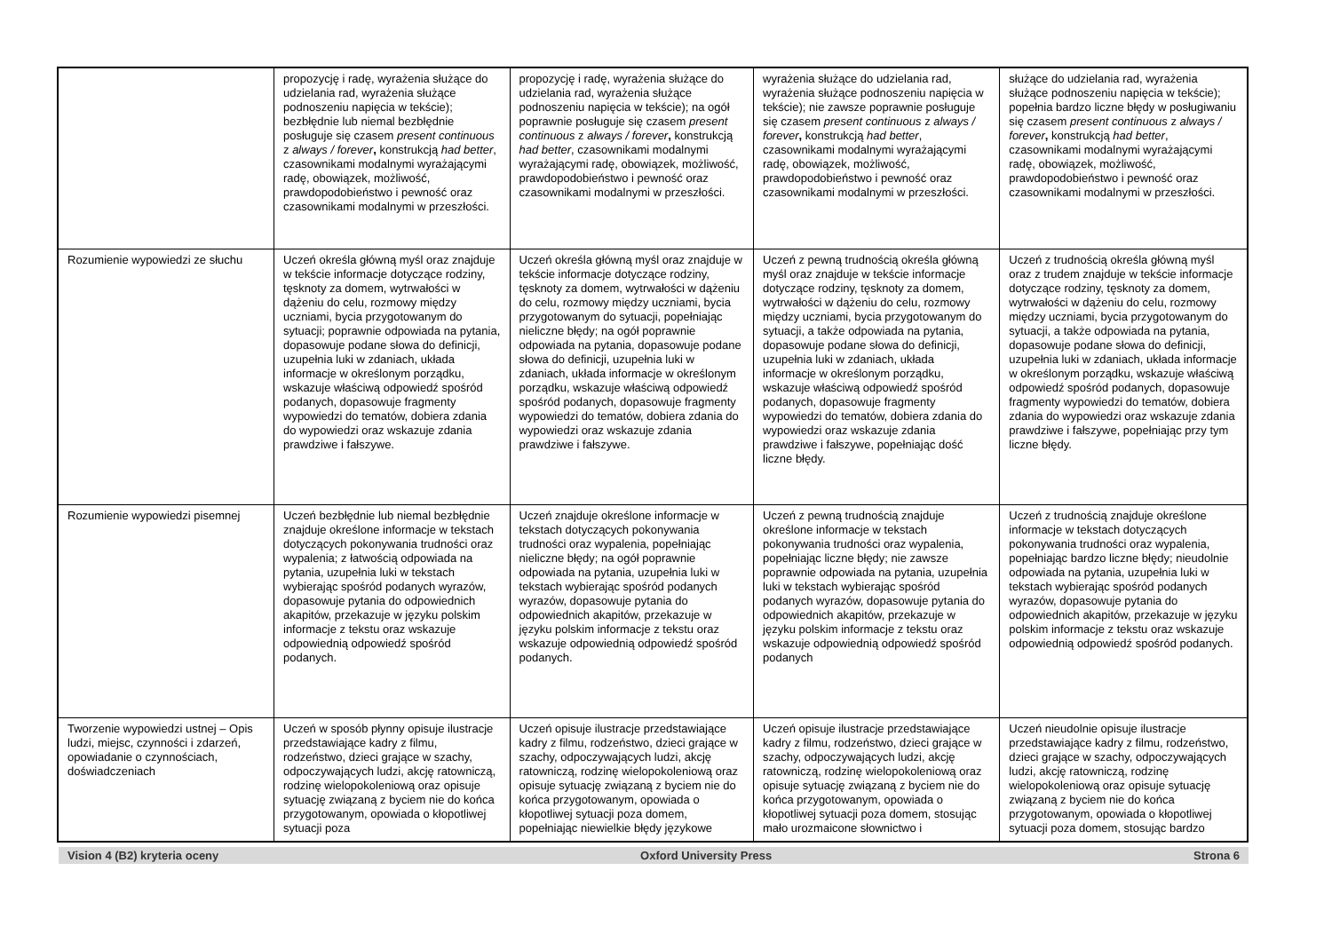| | propozycję i radę, wyrażenia służące do udzielania rad, wyrażenia służące podnoszeniu napięcia w tekście); bezbłędnie lub niemal bezbłędnie posługuje się czasem present continuous z always / forever , konstrukcją had better , czasownikami modalnymi wyrażającymi radę, obowiązek, możliwość, prawdopodobieństwo i pewność oraz czasownikami modalnymi w przeszłości. | propozycję i radę, wyrażenia służące do udzielania rad, wyrażenia służące podnoszeniu napięcia w tekście); na ogół poprawnie posługuje się czasem present continuous z always / forever , konstrukcją had better , czasownikami modalnymi wyrażającymi radę, obowiązek, możliwość, prawdopodobieństwo i pewność oraz czasownikami modalnymi w przeszłości. | wyrażenia służące do udzielania rad, wyrażenia służące podnoszeniu napięcia w tekście); nie zawsze poprawnie posługuje się czasem present continuous z always / forever , konstrukcją had better , czasownikami modalnymi wyrażającymi radę, obowiązek, możliwość, prawdopodobieństwo i pewność oraz czasownikami modalnymi w przeszłości. | służące do udzielania rad, wyrażenia służące podnoszeniu napięcia w tekście); popełnia bardzo liczne błędy w posługiwaniu się czasem present continuous z always / forever , konstrukcją had better , czasownikami modalnymi wyrażającymi radę, obowiązek, możliwość, prawdopodobieństwo i pewność oraz czasownikami modalnymi w przeszłości. |
| Rozumienie wypowiedzi ze słuchu | Uczeń określa główną myśl oraz znajduje w tekście informacje dotyczące rodziny, tęsknoty za domem, wytrwałości w dążeniu do celu, rozmowy między uczniami, bycia przygotowanym do sytuacji; poprawnie odpowiada na pytania, dopasowuje podane słowa do definicji, uzupełnia luki w zdaniach, układa informacje w określonym porządku, wskazuje właściwą odpowiedź spośród podanych, dopasowuje fragmenty wypowiedzi do tematów, dobiera zdania do wypowiedzi oraz wskazuje zdania prawdziwe i fałszywe. | Uczeń określa główną myśl oraz znajduje w tekście informacje dotyczące rodziny, tęsknoty za domem, wytrwałości w dążeniu do celu, rozmowy między uczniami, bycia przygotowanym do sytuacji, popełniając nieliczne błędy; na ogół poprawnie odpowiada na pytania, dopasowuje podane słowa do definicji, uzupełnia luki w zdaniach, układa informacje w określonym porządku, wskazuje właściwą odpowiedź spośród podanych, dopasowuje fragmenty wypowiedzi do tematów, dobiera zdania do wypowiedzi oraz wskazuje zdania prawdziwe i fałszywe. | Uczeń z pewną trudnością określa główną myśl oraz znajduje w tekście informacje dotyczące rodziny, tęsknoty za domem, wytrwałości w dążeniu do celu, rozmowy między uczniami, bycia przygotowanym do sytuacji, a także odpowiada na pytania, dopasowuje podane słowa do definicji, uzupełnia luki w zdaniach, układa informacje w określonym porządku, wskazuje właściwą odpowiedź spośród podanych, dopasowuje fragmenty wypowiedzi do tematów, dobiera zdania do wypowiedzi oraz wskazuje zdania prawdziwe i fałszywe, popełniając dość liczne błędy. | Uczeń z trudnością określa główną myśl oraz z trudem znajduje w tekście informacje dotyczące rodziny, tęsknoty za domem, wytrwałości w dążeniu do celu, rozmowy między uczniami, bycia przygotowanym do sytuacji, a także odpowiada na pytania, dopasowuje podane słowa do definicji, uzupełnia luki w zdaniach, układa informacje w określonym porządku, wskazuje właściwą odpowiedź spośród podanych, dopasowuje fragmenty wypowiedzi do tematów, dobiera zdania do wypowiedzi oraz wskazuje zdania prawdziwe i fałszywe, popełniając przy tym liczne błędy. |
| Rozumienie wypowiedzi pisemnej | Uczeń bezbłędnie lub niemal bezbłędnie znajduje określone informacje w tekstach dotyczących pokonywania trudności oraz wypalenia; z łatwością odpowiada na pytania, uzupełnia luki w tekstach wybierając spośród podanych wyrazów, dopasowuje pytania do odpowiednich akapitów, przekazuje w języku polskim informacje z tekstu oraz wskazuje odpowiednią odpowiedź spośród podanych. | Uczeń znajduje określone informacje w tekstach dotyczących pokonywania trudności oraz wypalenia, popełniając nieliczne błędy; na ogół poprawnie odpowiada na pytania, uzupełnia luki w tekstach wybierając spośród podanych wyrazów, dopasowuje pytania do odpowiednich akapitów, przekazuje w języku polskim informacje z tekstu oraz wskazuje odpowiednią odpowiedź spośród podanych. | Uczeń z pewną trudnością znajduje określone informacje w tekstach pokonywania trudności oraz wypalenia, popełniając liczne błędy; nie zawsze poprawnie odpowiada na pytania, uzupełnia luki w tekstach wybierając spośród podanych wyrazów, dopasowuje pytania do odpowiednich akapitów, przekazuje w języku polskim informacje z tekstu oraz wskazuje odpowiednią odpowiedź spośród podanych | Uczeń z trudnością znajduje określone informacje w tekstach dotyczących pokonywania trudności oraz wypalenia, popełniając bardzo liczne błędy; nieudolnie odpowiada na pytania, uzupełnia luki w tekstach wybierając spośród podanych wyrazów, dopasowuje pytania do odpowiednich akapitów, przekazuje w języku polskim informacje z tekstu oraz wskazuje odpowiednią odpowiedź spośród podanych. |
| Tworzenie wypowiedzi ustnej – Opis ludzi, miejsc, czynności i zdarzeń, opowiadanie o czynnościach, doświadczeniach | Uczeń w sposób płynny opisuje ilustracje przedstawiające kadry z filmu, rodzeństwo, dzieci grające w szachy, odpoczywających ludzi, akcję ratowniczą, rodzinę wielopokoleniową oraz opisuje sytuację związaną z byciem nie do końca przygotowanym, opowiada o kłopotliwej sytuacji poza | Uczeń opisuje ilustracje przedstawiające kadry z filmu, rodzeństwo, dzieci grające w szachy, odpoczywających ludzi, akcję ratowniczą, rodzinę wielopokoleniową oraz opisuje sytuację związaną z byciem nie do końca przygotowanym, opowiada o kłopotliwej sytuacji poza domem, popełniając niewielkie błędy językowe | Uczeń opisuje ilustracje przedstawiające kadry z filmu, rodzeństwo, dzieci grające w szachy, odpoczywających ludzi, akcję ratowniczą, rodzinę wielopokoleniową oraz opisuje sytuację związaną z byciem nie do końca przygotowanym, opowiada o kłopotliwej sytuacji poza domem, stosując mało urozmaicone słownictwo i | Uczeń nieudolnie opisuje ilustracje przedstawiające kadry z filmu, rodzeństwo, dzieci grające w szachy, odpoczywających ludzi, akcję ratowniczą, rodzinę wielopokoleniową oraz opisuje sytuację związaną z byciem nie do końca przygotowanym, opowiada o kłopotliwej sytuacji poza domem, stosując bardzo |
Vision 4 (B2) kryteria oceny Oxford University Press Strona 6